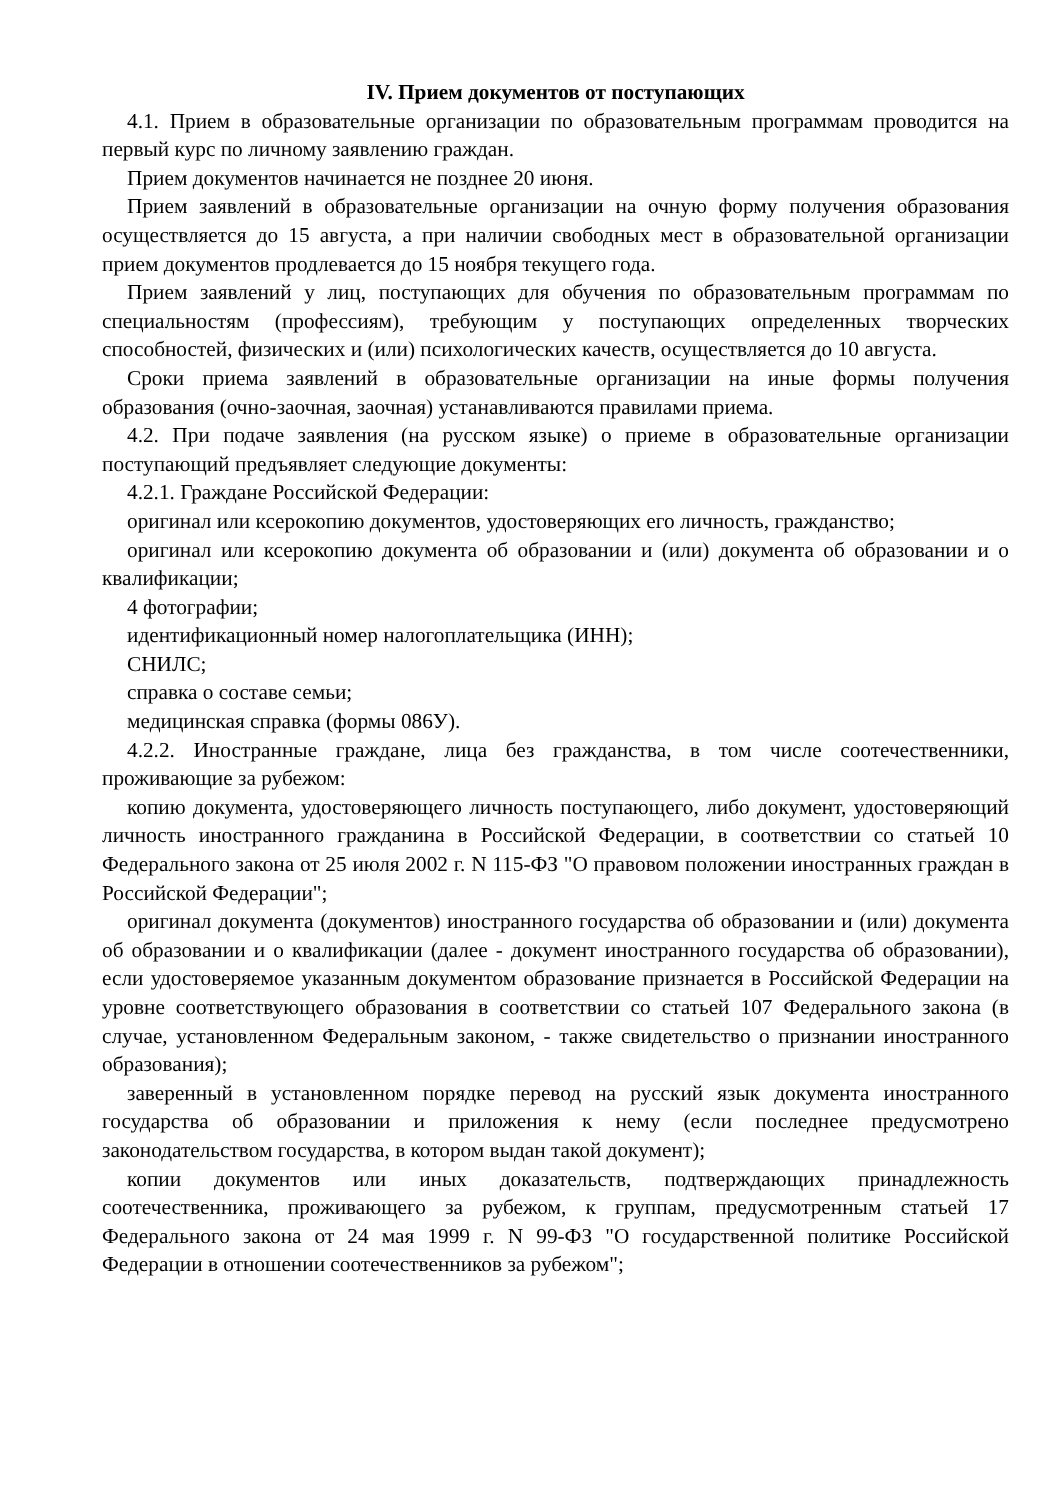IV. Прием документов от поступающих
4.1. Прием в образовательные организации по образовательным программам проводится на первый курс по личному заявлению граждан.
Прием документов начинается не позднее 20 июня.
Прием заявлений в образовательные организации на очную форму получения образования осуществляется до 15 августа, а при наличии свободных мест в образовательной организации прием документов продлевается до 15 ноября текущего года.
Прием заявлений у лиц, поступающих для обучения по образовательным программам по специальностям (профессиям), требующим у поступающих определенных творческих способностей, физических и (или) психологических качеств, осуществляется до 10 августа.
Сроки приема заявлений в образовательные организации на иные формы получения образования (очно-заочная, заочная) устанавливаются правилами приема.
4.2. При подаче заявления (на русском языке) о приеме в образовательные организации поступающий предъявляет следующие документы:
4.2.1. Граждане Российской Федерации:
оригинал или ксерокопию документов, удостоверяющих его личность, гражданство;
оригинал или ксерокопию документа об образовании и (или) документа об образовании и о квалификации;
4 фотографии;
идентификационный номер налогоплательщика (ИНН);
СНИЛС;
справка о составе семьи;
медицинская справка (формы 086У).
4.2.2. Иностранные граждане, лица без гражданства, в том числе соотечественники, проживающие за рубежом:
копию документа, удостоверяющего личность поступающего, либо документ, удостоверяющий личность иностранного гражданина в Российской Федерации, в соответствии со статьей 10 Федерального закона от 25 июля 2002 г. N 115-ФЗ "О правовом положении иностранных граждан в Российской Федерации";
оригинал документа (документов) иностранного государства об образовании и (или) документа об образовании и о квалификации (далее - документ иностранного государства об образовании), если удостоверяемое указанным документом образование признается в Российской Федерации на уровне соответствующего образования в соответствии со статьей 107 Федерального закона (в случае, установленном Федеральным законом, - также свидетельство о признании иностранного образования);
заверенный в установленном порядке перевод на русский язык документа иностранного государства об образовании и приложения к нему (если последнее предусмотрено законодательством государства, в котором выдан такой документ);
копии документов или иных доказательств, подтверждающих принадлежность соотечественника, проживающего за рубежом, к группам, предусмотренным статьей 17 Федерального закона от 24 мая 1999 г. N 99-ФЗ "О государственной политике Российской Федерации в отношении соотечественников за рубежом";